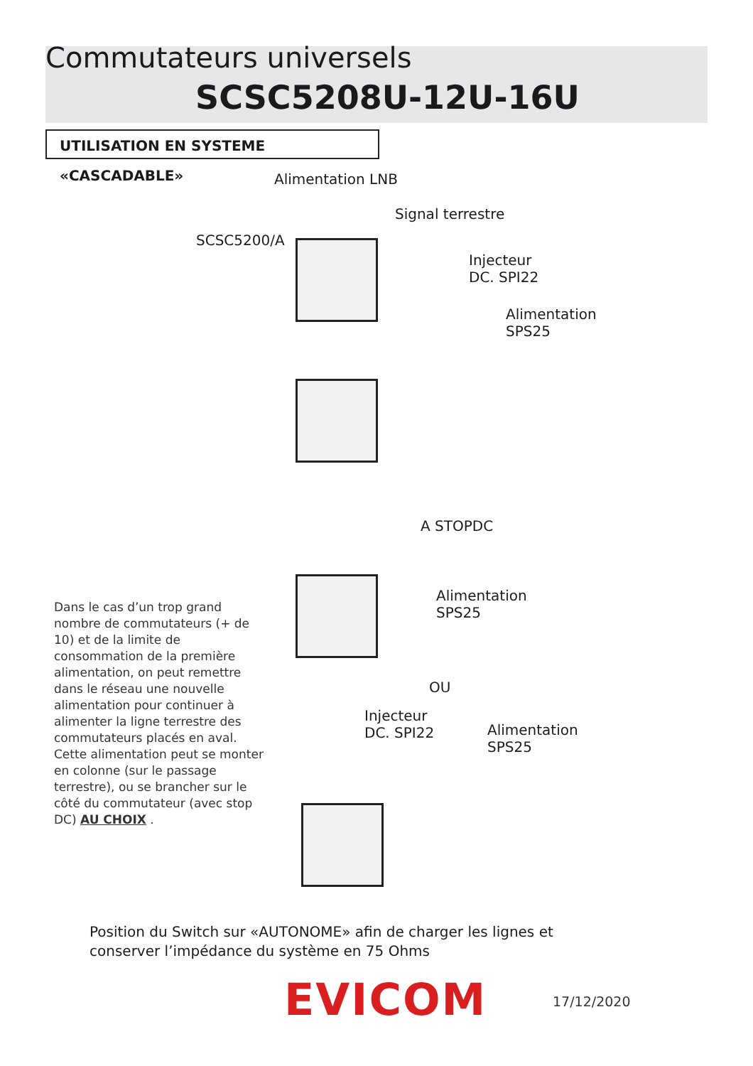Commutateurs universels
SCSC5208U-12U-16U
UTILISATION EN SYSTEME «CASCADABLE»
Alimentation LNB
Signal terrestre
SCSC5200/A
Injecteur
DC. SPI22
Alimentation
SPS25
A STOPDC
Alimentation
SPS25
OU
Injecteur
DC. SPI22
Alimentation
SPS25
Dans le cas d’un trop grand nombre de commutateurs (+ de 10) et de la limite de consommation de la première alimentation, on peut remettre dans le réseau une nouvelle alimentation pour continuer à alimenter la ligne terrestre des commutateurs placés en aval. Cette alimentation peut se monter en colonne (sur le passage terrestre), ou se brancher sur le côté du commutateur (avec stop DC) AU CHOIX .
Position du Switch sur «AUTONOME» afin de charger les lignes et
conserver l’impédance du système en 75 Ohms
EVICOM 17/12/2020